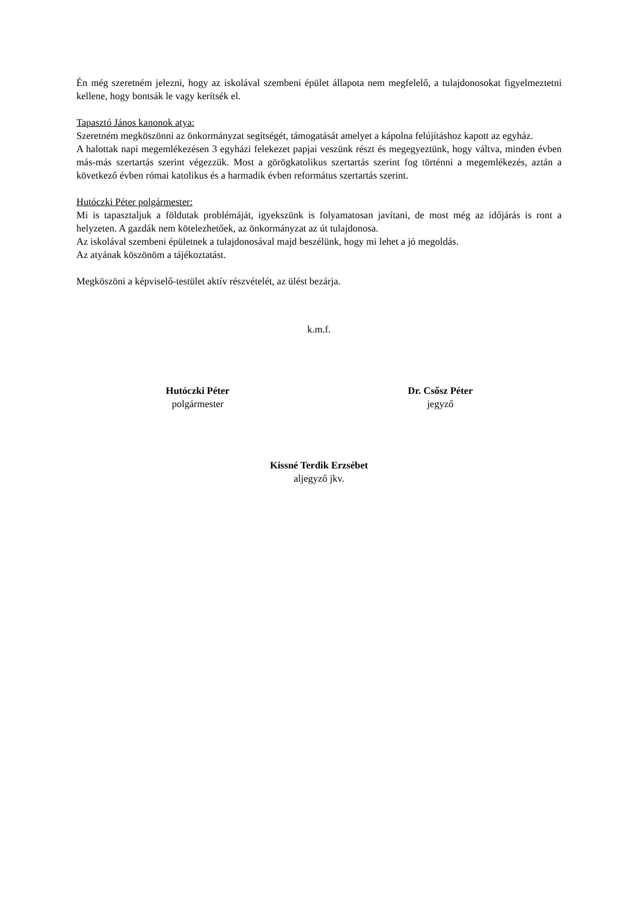Én még szeretném jelezni, hogy az iskolával szembeni épület állapota nem megfelelő, a tulajdonosokat figyelmeztetni kellene, hogy bontsák le vagy kerítsék el.
Tapasztó János kanonok atya:
Szeretném megköszönni az önkormányzat segítségét, támogatását amelyet a kápolna felújításhoz kapott az egyház.
A halottak napi megemlékezésen 3 egyházi felekezet papjai veszünk részt és megegyeztünk, hogy váltva, minden évben más-más szertartás szerint végezzük. Most a görögkatolikus szertartás szerint fog történni a megemlékezés, aztán a következő évben római katolikus és a harmadik évben református szertartás szerint.
Hutóczki Péter polgármester:
Mi is tapasztaljuk a földutak problémáját, igyekszünk is folyamatosan javítani, de most még az időjárás is ront a helyzeten. A gazdák nem kötelezhetőek, az önkormányzat az út tulajdonosa.
Az iskolával szembeni épületnek a tulajdonosával majd beszélünk, hogy mi lehet a jó megoldás.
Az atyának köszönöm a tájékoztatást.
Megköszöni a képviselő-testület aktív részvételét, az ülést bezárja.
k.m.f.
Hutóczki Péter
polgármester
Dr. Csősz Péter
jegyző
Kissné Terdik Erzsébet
aljegyző jkv.